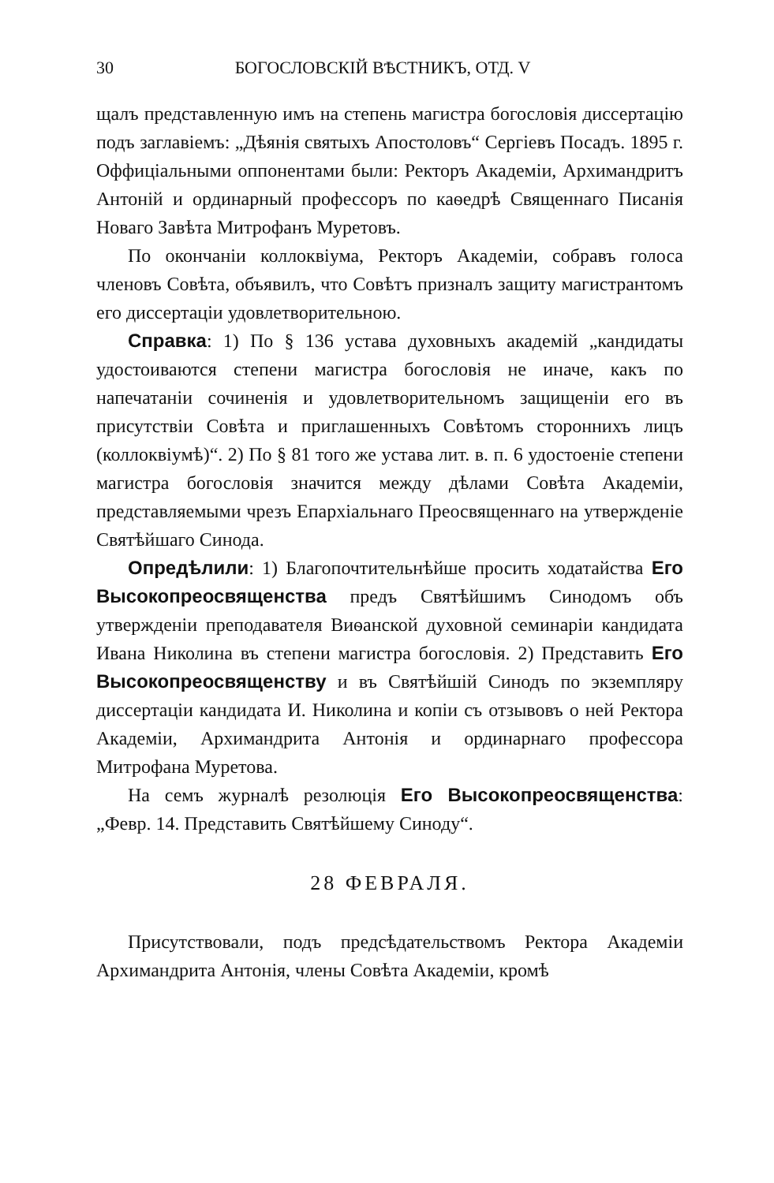30 БОГОСЛОВСКІЙ ВѢСТНИКЪ, ОТД. V
щалъ представленную имъ на степень магистра богословія диссертацію подъ заглавіемъ: „Дѣянія святыхъ Апостоловъ“ Сергіевъ Посадъ. 1895 г. Оффиціальными оппонентами были: Ректоръ Академіи, Архимандритъ Антоній и ординарный профессоръ по каѳедрѣ Священнаго Писанія Новаго Завѣта Митрофанъ Муретовъ.
По окончаніи коллоквіума, Ректоръ Академіи, собравъ голоса членовъ Совѣта, объявилъ, что Совѣтъ призналъ защиту магистрантомъ его диссертаціи удовлетворительною.
Справка: 1) По § 136 устава духовныхъ академій „кандидаты удостоиваются степени магистра богословія не иначе, какъ по напечатаніи сочиненія и удовлетворительномъ защищеніи его въ присутствіи Совѣта и приглашенныхъ Совѣтомъ стороннихъ лицъ (коллоквіумѣ)“. 2) По § 81 того же устава лит. в. п. 6 удостоеніе степени магистра богословія значится между дѣлами Совѣта Академіи, представляемыми чрезъ Епархіальнаго Преосвященнаго на утвержденіе Святѣйшаго Синода.
Опредѣлили: 1) Благопочтительнѣйше просить ходатайства Его Высокопреосвященства предъ Святѣйшимъ Синодомъ объ утвержденіи преподавателя Виѳанской духовной семинаріи кандидата Ивана Николина въ степени магистра богословія. 2) Представить Его Высокопреосвященству и въ Святѣйшій Синодъ по экземпляру диссертаціи кандидата И. Николина и копіи съ отзывовъ о ней Ректора Академіи, Архимандрита Антонія и ординарнаго профессора Митрофана Муретова.
На семъ журналѣ резолюція Его Высокопреосвященства: „Февр. 14. Представить Святѣйшему Синоду“.
28 ФЕВРАЛЯ.
Присутствовали, подъ предсѣдательствомъ Ректора Академіи Архимандрита Антонія, члены Совѣта Академіи, кромѣ